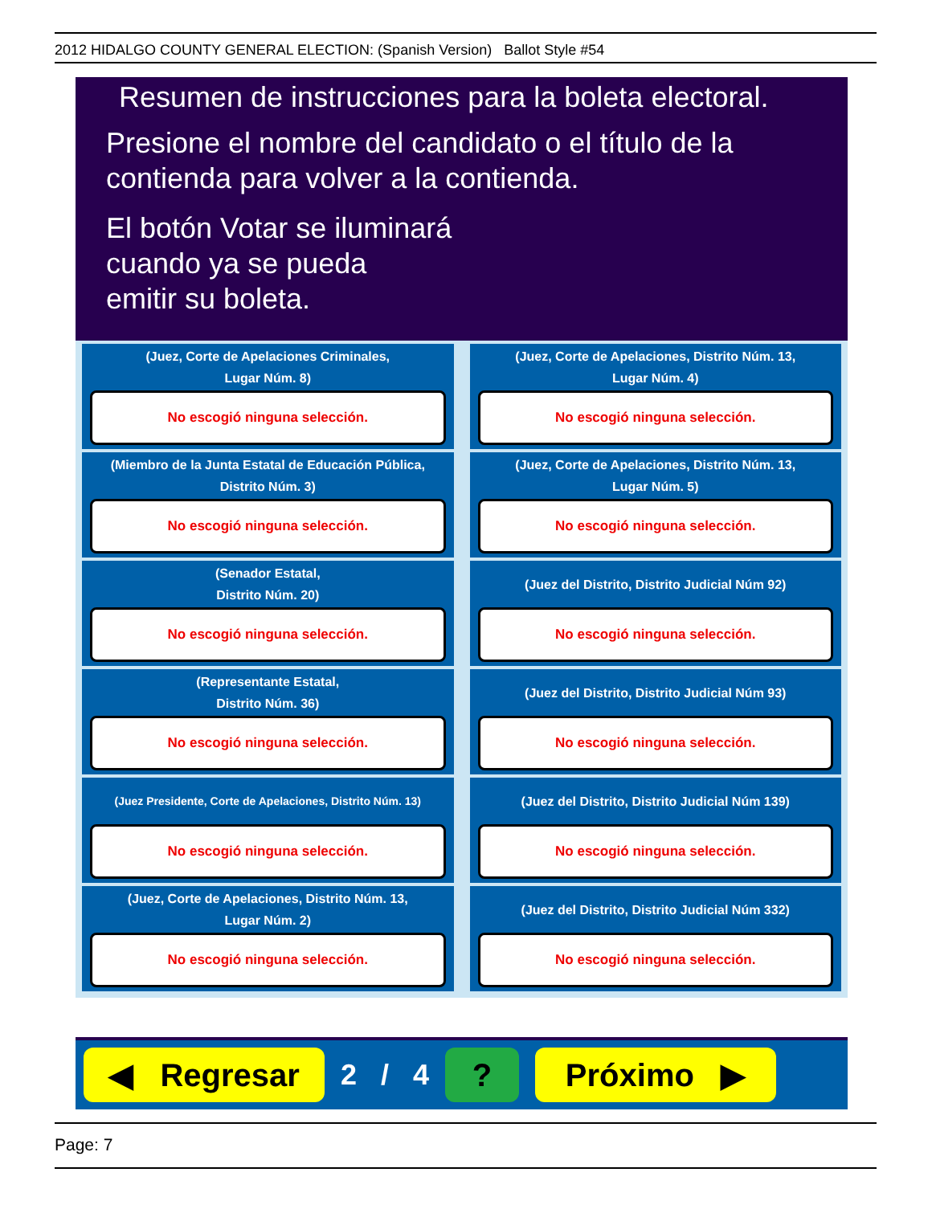2012 HIDALGO COUNTY GENERAL ELECTION: (Spanish Version) Ballot Style #54
Resumen de instrucciones para la boleta electoral.
Presione el nombre del candidato o el título de la
contienda para volver a la contienda.
El botón Votar se iluminará
cuando ya se pueda
emitir su boleta.
(Juez, Corte de Apelaciones Criminales,
Lugar Núm. 8)
No escogió ninguna selección.
(Juez, Corte de Apelaciones, Distrito Núm. 13,
Lugar Núm. 4)
No escogió ninguna selección.
(Miembro de la Junta Estatal de Educación Pública,
Distrito Núm. 3)
No escogió ninguna selección.
(Juez, Corte de Apelaciones, Distrito Núm. 13,
Lugar Núm. 5)
No escogió ninguna selección.
(Senador Estatal,
Distrito Núm. 20)
No escogió ninguna selección.
(Juez del Distrito, Distrito Judicial Núm 92)
No escogió ninguna selección.
(Representante Estatal,
Distrito Núm. 36)
No escogió ninguna selección.
(Juez del Distrito, Distrito Judicial Núm 93)
No escogió ninguna selección.
(Juez Presidente, Corte de Apelaciones, Distrito Núm. 13)
No escogió ninguna selección.
(Juez del Distrito, Distrito Judicial Núm 139)
No escogió ninguna selección.
(Juez, Corte de Apelaciones, Distrito Núm. 13,
Lugar Núm. 2)
No escogió ninguna selección.
(Juez del Distrito, Distrito Judicial Núm 332)
No escogió ninguna selección.
◀ Regresar
2 / 4
? Próximo ▶
Page: 7